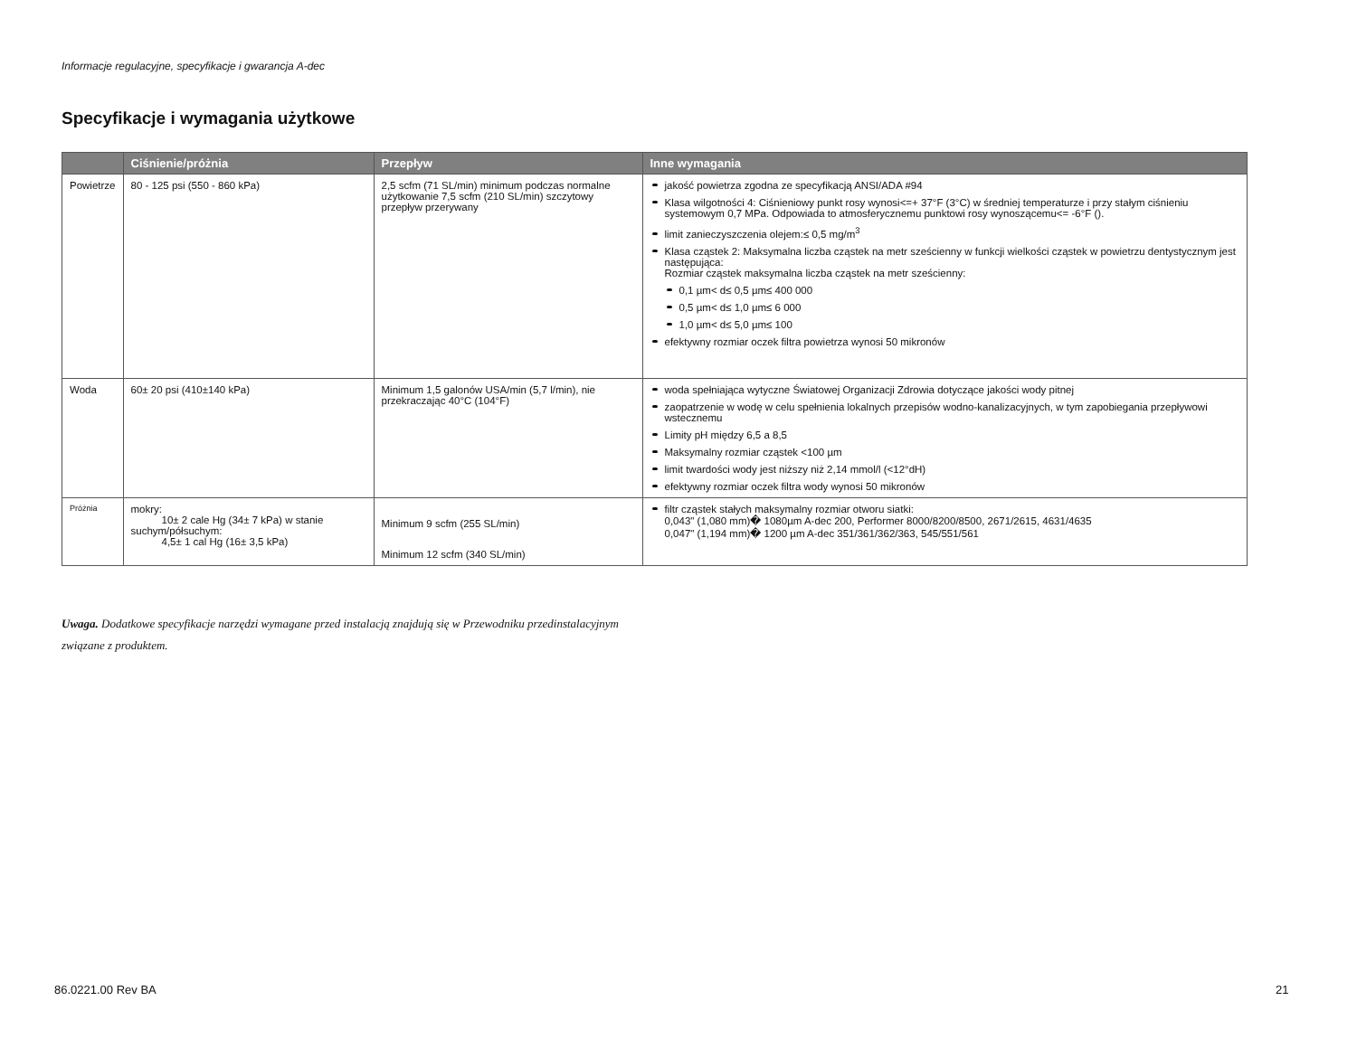Informacje regulacyjne, specyfikacje i gwarancja A-dec
Specyfikacje i wymagania użytkowe
| | Ciśnienie/próżnia | Przepływ | Inne wymagania |
| --- | --- | --- | --- |
| Powietrze | 80 - 125 psi (550 - 860 kPa) | 2,5 scfm (71 SL/min) minimum podczas normalne użytkowanie 7,5 scfm (210 SL/min) szczytowy przepływ przerywany | jakość powietrza zgodna ze specyfikacją ANSI/ADA #94 Klasa wilgotności 4: Ciśnieniowy punkt rosy wynosi<=+ 37°F (3°C) w średniej temperaturze i przy stałym ciśnieniu systemowym 0,7 MPa. Odpowiada to atmosferycznemu punktowi rosy wynoszącemu<= -6°F (). limit zanieczyszczenia olejem:≤ 0,5 mg/m<sup>3</sup> Klasa cząstek 2: Maksymalna liczba cząstek na metr sześcienny w funkcji wielkości cząstek w powietrzu dentystycznym jest następująca: Rozmiar cząstek maksymalna liczba cząstek na metr sześcienny: 0,1 µm< d≤ 0,5 µm≤ 400 000 0,5 µm< d≤ 1,0 µm≤ 6 000 1,0 µm< d≤ 5,0 µm≤ 100 efektywny rozmiar oczek filtra powietrza wynosi 50 mikronów |
| Woda | 60± 20 psi (410±140 kPa) | Minimum 1,5 galonów USA/min (5,7 l/min), nie przekraczając 40°C (104°F) | woda spełniająca wytyczne Światowej Organizacji Zdrowia dotyczące jakości wody pitnej zaopatrzenie w wodę w celu spełnienia lokalnych przepisów wodno-kanalizacyjnych, w tym zapobiegania przepływowi wstecznemu Limity pH między 6,5 a 8,5 Maksymalny rozmiar cząstek <100 µm limit twardości wody jest niższy niż 2,14 mmol/l (<12°dH) efektywny rozmiar oczek filtra wody wynosi 50 mikronów |
| Próżnia | mokry: 10± 2 cale Hg (34± 7 kPa) w stanie suchym/półsuchym: 4,5± 1 cal Hg (16± 3,5 kPa) | Minimum 9 scfm (255 SL/min) Minimum 12 scfm (340 SL/min) | filtr cząstek stałych maksymalny rozmiar otworu siatki: 0,043" (1,080 mm)� 1080µm A-dec 200, Performer 8000/8200/8500, 2671/2615, 4631/4635 0,047" (1,194 mm)� 1200 µm A-dec 351/361/362/363, 545/551/561 |
Uwaga. Dodatkowe specyfikacje narzędzi wymagane przed instalacją znajdują się w Przewodniku przedinstalacyjnym
związane z produktem.
86.0221.00 Rev BA 21